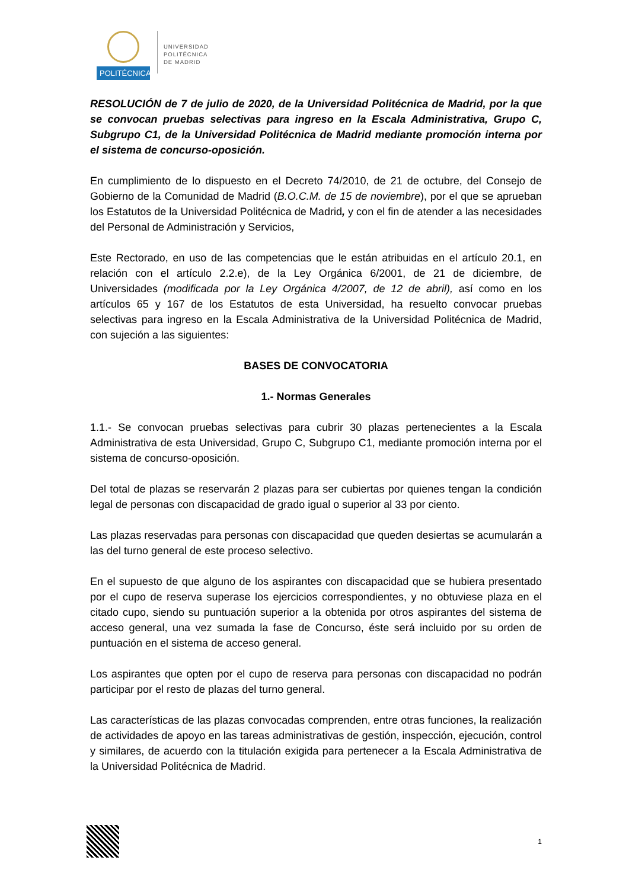POLITÉCNICA
UNIVERSIDAD
POLITÉCNICA
DE MADRID
RESOLUCIÓN de 7 de julio de 2020, de la Universidad Politécnica de Madrid, por la que se convocan pruebas selectivas para ingreso en la Escala Administrativa, Grupo C, Subgrupo C1, de la Universidad Politécnica de Madrid mediante promoción interna por el sistema de concurso-oposición.
En cumplimiento de lo dispuesto en el Decreto 74/2010, de 21 de octubre, del Consejo de Gobierno de la Comunidad de Madrid (B.O.C.M. de 15 de noviembre), por el que se aprueban los Estatutos de la Universidad Politécnica de Madrid, y con el fin de atender a las necesidades del Personal de Administración y Servicios,
Este Rectorado, en uso de las competencias que le están atribuidas en el artículo 20.1, en relación con el artículo 2.2.e), de la Ley Orgánica 6/2001, de 21 de diciembre, de Universidades (modificada por la Ley Orgánica 4/2007, de 12 de abril), así como en los artículos 65 y 167 de los Estatutos de esta Universidad, ha resuelto convocar pruebas selectivas para ingreso en la Escala Administrativa de la Universidad Politécnica de Madrid, con sujeción a las siguientes:
BASES DE CONVOCATORIA
1.- Normas Generales
1.1.- Se convocan pruebas selectivas para cubrir 30 plazas pertenecientes a la Escala Administrativa de esta Universidad, Grupo C, Subgrupo C1, mediante promoción interna por el sistema de concurso-oposición.
Del total de plazas se reservarán 2 plazas para ser cubiertas por quienes tengan la condición legal de personas con discapacidad de grado igual o superior al 33 por ciento.
Las plazas reservadas para personas con discapacidad que queden desiertas se acumularán a las del turno general de este proceso selectivo.
En el supuesto de que alguno de los aspirantes con discapacidad que se hubiera presentado por el cupo de reserva superase los ejercicios correspondientes, y no obtuviese plaza en el citado cupo, siendo su puntuación superior a la obtenida por otros aspirantes del sistema de acceso general, una vez sumada la fase de Concurso, éste será incluido por su orden de puntuación en el sistema de acceso general.
Los aspirantes que opten por el cupo de reserva para personas con discapacidad no podrán participar por el resto de plazas del turno general.
Las características de las plazas convocadas comprenden, entre otras funciones, la realización de actividades de apoyo en las tareas administrativas de gestión, inspección, ejecución, control y similares, de acuerdo con la titulación exigida para pertenecer a la Escala Administrativa de la Universidad Politécnica de Madrid.
1